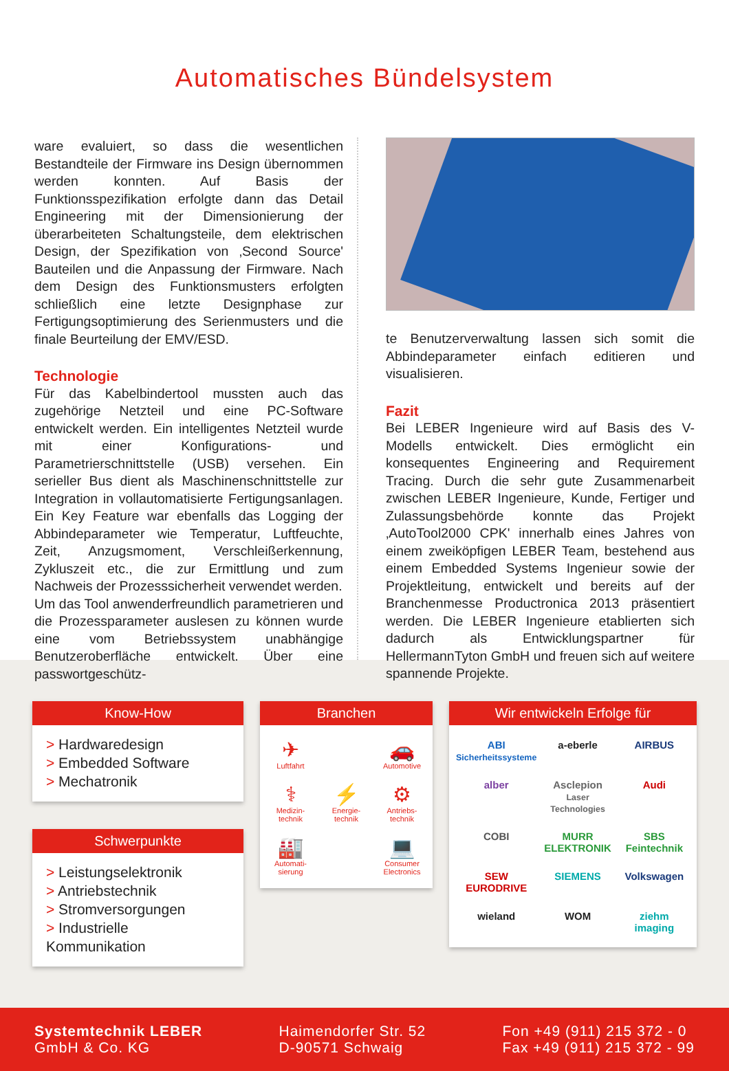Automatisches Bündelsystem
ware evaluiert, so dass die wesentlichen Bestandteile der Firmware ins Design übernommen werden konnten. Auf Basis der Funktionsspezifikation erfolgte dann das Detail Engineering mit der Dimensionierung der überarbeiteten Schaltungsteile, dem elektrischen Design, der Spezifikation von ‚Second Source' Bauteilen und die Anpassung der Firmware. Nach dem Design des Funktionsmusters erfolgten schließlich eine letzte Designphase zur Fertigungsoptimierung des Serienmusters und die finale Beurteilung der EMV/ESD.
Technologie
Für das Kabelbindertool mussten auch das zugehörige Netzteil und eine PC-Software entwickelt werden. Ein intelligentes Netzteil wurde mit einer Konfigurations- und Parametrierschnittstelle (USB) versehen. Ein serieller Bus dient als Maschinenschnittstelle zur Integration in vollautomatisierte Fertigungsanlagen. Ein Key Feature war ebenfalls das Logging der Abbindeparameter wie Temperatur, Luftfeuchte, Zeit, Anzugsmoment, Verschleißerkennung, Zykluszeit etc., die zur Ermittlung und zum Nachweis der Prozesssicherheit verwendet werden.
Um das Tool anwenderfreundlich parametrieren und die Prozessparameter auslesen zu können wurde eine vom Betriebssystem unabhängige Benutzeroberfläche entwickelt. Über eine passwortgeschütz-
te Benutzerverwaltung lassen sich somit die Abbindeparameter einfach editieren und visualisieren.
Fazit
Bei LEBER Ingenieure wird auf Basis des V-Modells entwickelt. Dies ermöglicht ein konsequentes Engineering and Requirement Tracing. Durch die sehr gute Zusammenarbeit zwischen LEBER Ingenieure, Kunde, Fertiger und Zulassungsbehörde konnte das Projekt ‚AutoTool2000 CPK' innerhalb eines Jahres von einem zweiköpfigen LEBER Team, bestehend aus einem Embedded Systems Ingenieur sowie der Projektleitung, entwickelt und bereits auf der Branchenmesse Productronica 2013 präsentiert werden. Die LEBER Ingenieure etablierten sich dadurch als Entwicklungspartner für HellermannTyton GmbH und freuen sich auf weitere spannende Projekte.
Know-How
> Hardwaredesign
> Embedded Software
> Mechatronik
Schwerpunkte
> Leistungselektronik
> Antriebstechnik
> Stromversorgungen
> Industrielle Kommunikation
Branchen
✈
Luftfahrt
🚗
Automotive
⚕
Medizin-technik
⚡
Energie-technik
⚙
Antriebs-technik
🏭
Automati-sierung
💻
Consumer Electronics
Wir entwickeln Erfolge für
ABI
Sicherheitssysteme
a-eberle
AIRBUS
alber
Asclepion
Laser Technologies
Audi
COBI
MURR ELEKTRONIK
SBS Feintechnik
SEW EURODRIVE
SIEMENS
Volkswagen
wieland
WOM
ziehm imaging
Systemtechnik LEBER
GmbH & Co. KG
Haimendorfer Str. 52
D-90571 Schwaig
Fon +49 (911) 215 372 - 0
Fax +49 (911) 215 372 - 99